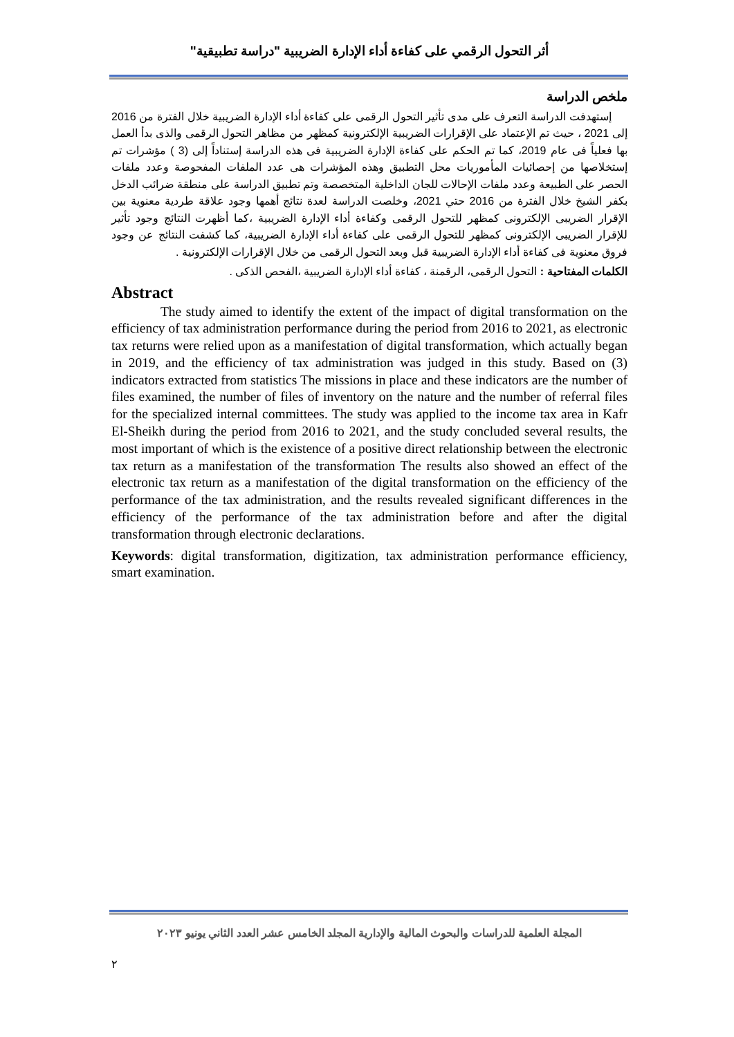أثر التحول الرقمي على كفاءة أداء الإدارة الضريبية "دراسة تطبيقية"
ملخص الدراسة
إستهدفت الدراسة التعرف على مدى تأثير التحول الرقمى على كفاءة أداء الإدارة الضريبية خلال الفترة من 2016 إلى 2021 ، حيث تم الإعتماد على الإقرارات الضريبية الإلكترونية كمظهر من مظاهر التحول الرقمى والذى بدأ العمل بها فعلياً فى عام 2019، كما تم الحكم على كفاءة الإدارة الضريبية فى هذه الدراسة إستناداً إلى (3 ) مؤشرات تم إستخلاصها من إحصائيات المأموريات محل التطبيق وهذه المؤشرات هى عدد الملفات المفحوصة وعدد ملفات الحصر على الطبيعة وعدد ملفات الإحالات للجان الداخلية المتخصصة وتم تطبيق الدراسة على منطقة ضرائب الدخل بكفر الشيخ خلال الفترة من 2016 حتي 2021، وخلصت الدراسة لعدة نتائج أهمها وجود علاقة طردية معنوية بين الإقرار الضريبى الإلكترونى كمظهر للتحول الرقمى وكفاءة أداء الإدارة الضريبية ،كما أظهرت النتائج وجود تأثير للإقرار الضريبى الإلكترونى كمظهر للتحول الرقمى على كفاءة أداء الإدارة الضريبية، كما كشفت النتائج عن وجود فروق معنوية فى كفاءة أداء الإدارة الضريبية قبل وبعد التحول الرقمى من خلال الإقرارات الإلكترونية .
الكلمات المفتاحية : التحول الرقمى، الرقمنة ، كفاءة أداء الإدارة الضريبية ،الفحص الذكى .
Abstract
The study aimed to identify the extent of the impact of digital transformation on the efficiency of tax administration performance during the period from 2016 to 2021, as electronic tax returns were relied upon as a manifestation of digital transformation, which actually began in 2019, and the efficiency of tax administration was judged in this study. Based on (3) indicators extracted from statistics The missions in place and these indicators are the number of files examined, the number of files of inventory on the nature and the number of referral files for the specialized internal committees. The study was applied to the income tax area in Kafr El-Sheikh during the period from 2016 to 2021, and the study concluded several results, the most important of which is the existence of a positive direct relationship between the electronic tax return as a manifestation of the transformation The results also showed an effect of the electronic tax return as a manifestation of the digital transformation on the efficiency of the performance of the tax administration, and the results revealed significant differences in the efficiency of the performance of the tax administration before and after the digital transformation through electronic declarations.
Keywords: digital transformation, digitization, tax administration performance efficiency, smart examination.
المجلة العلمية للدراسات والبحوث المالية والإدارية المجلد الخامس عشر العدد الثاني يونيو ٢٠٢٣
٢